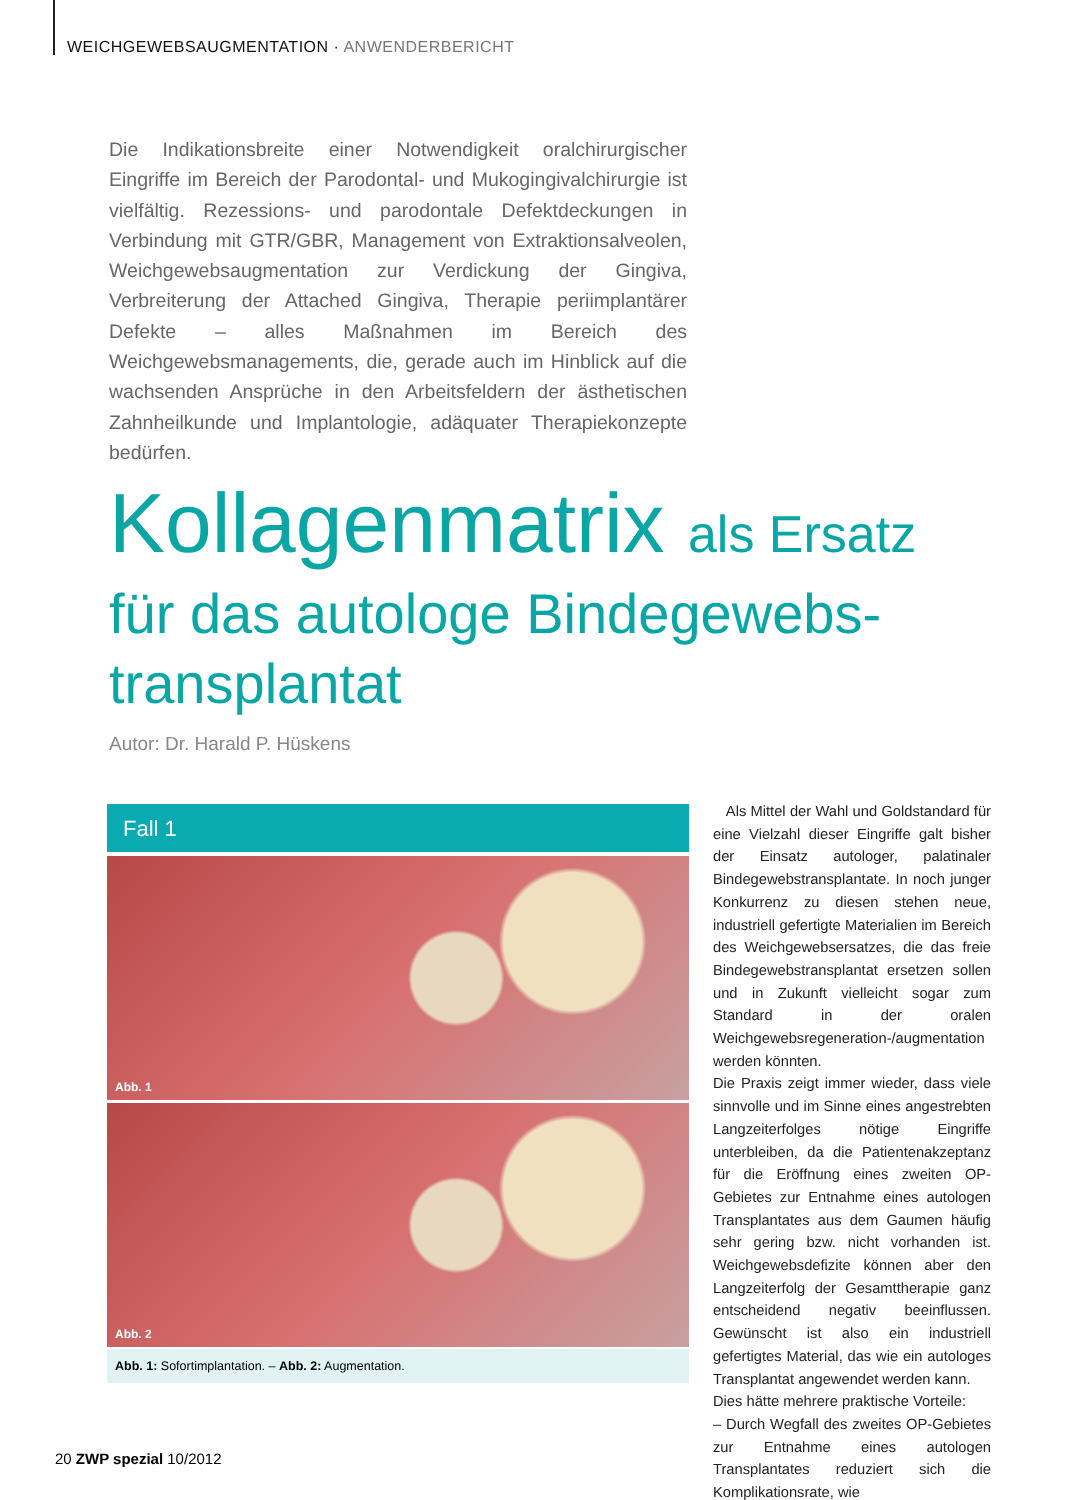WEICHGEWEBSAUGMENTATION · ANWENDERBERICHT
Die Indikationsbreite einer Notwendigkeit oralchirurgischer Eingriffe im Bereich der Parodontal- und Mukogingivalchirurgie ist vielfältig. Rezessions- und parodontale Defektdeckungen in Verbindung mit GTR/GBR, Management von Extraktionsalveolen, Weichgewebsaugmentation zur Verdickung der Gingiva, Verbreiterung der Attached Gingiva, Therapie periimplantärer Defekte – alles Maßnahmen im Bereich des Weichgewebsmanagements, die, gerade auch im Hinblick auf die wachsenden Ansprüche in den Arbeitsfeldern der ästhetischen Zahnheilkunde und Implantologie, adäquater Therapiekonzepte bedürfen.
Kollagenmatrix als Ersatz
für das autologe Bindegewebs-
transplantat
Autor: Dr. Harald P. Hüskens
Fall 1
Abb. 1
Abb. 2
Abb. 1: Sofortimplantation. – Abb. 2: Augmentation.
Als Mittel der Wahl und Goldstandard für eine Vielzahl dieser Eingriffe galt bisher der Einsatz autologer, palatinaler Bindegewebstransplantate. In noch junger Konkurrenz zu diesen stehen neue, industriell gefertigte Materialien im Bereich des Weichgewebsersatzes, die das freie Bindegewebstransplantat ersetzen sollen und in Zukunft vielleicht sogar zum Standard in der oralen Weichgewebsregeneration-/augmentation werden könnten.
Die Praxis zeigt immer wieder, dass viele sinnvolle und im Sinne eines angestrebten Langzeiterfolges nötige Eingriffe unterbleiben, da die Patientenakzeptanz für die Eröffnung eines zweiten OP-Gebietes zur Entnahme eines autologen Transplantates aus dem Gaumen häufig sehr gering bzw. nicht vorhanden ist. Weichgewebsdefizite können aber den Langzeiterfolg der Gesamttherapie ganz entscheidend negativ beeinflussen. Gewünscht ist also ein industriell gefertigtes Material, das wie ein autologes Transplantat angewendet werden kann.
Dies hätte mehrere praktische Vorteile:
– Durch Wegfall des zweites OP-Gebietes zur Entnahme eines autologen Transplantates reduziert sich die Komplikationsrate, wie
20 ZWP spezial 10/2012